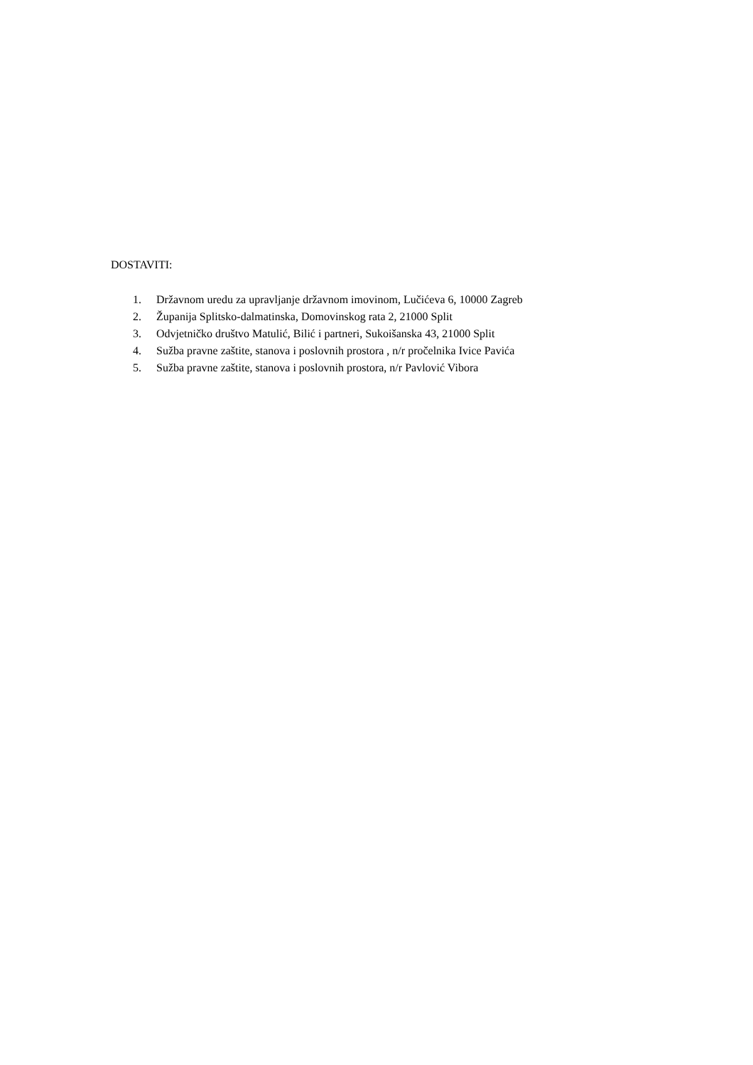DOSTAVITI:
1. Državnom uredu za upravljanje državnom imovinom, Lučićeva 6, 10000 Zagreb
2. Županija Splitsko-dalmatinska, Domovinskog rata 2, 21000 Split
3. Odvjetničko društvo Matulić, Bilić i partneri, Sukoišanska 43, 21000 Split
4. Sužba pravne zaštite, stanova i poslovnih prostora , n/r pročelnika Ivice Pavića
5. Sužba pravne zaštite, stanova i poslovnih prostora, n/r Pavlović Vibora